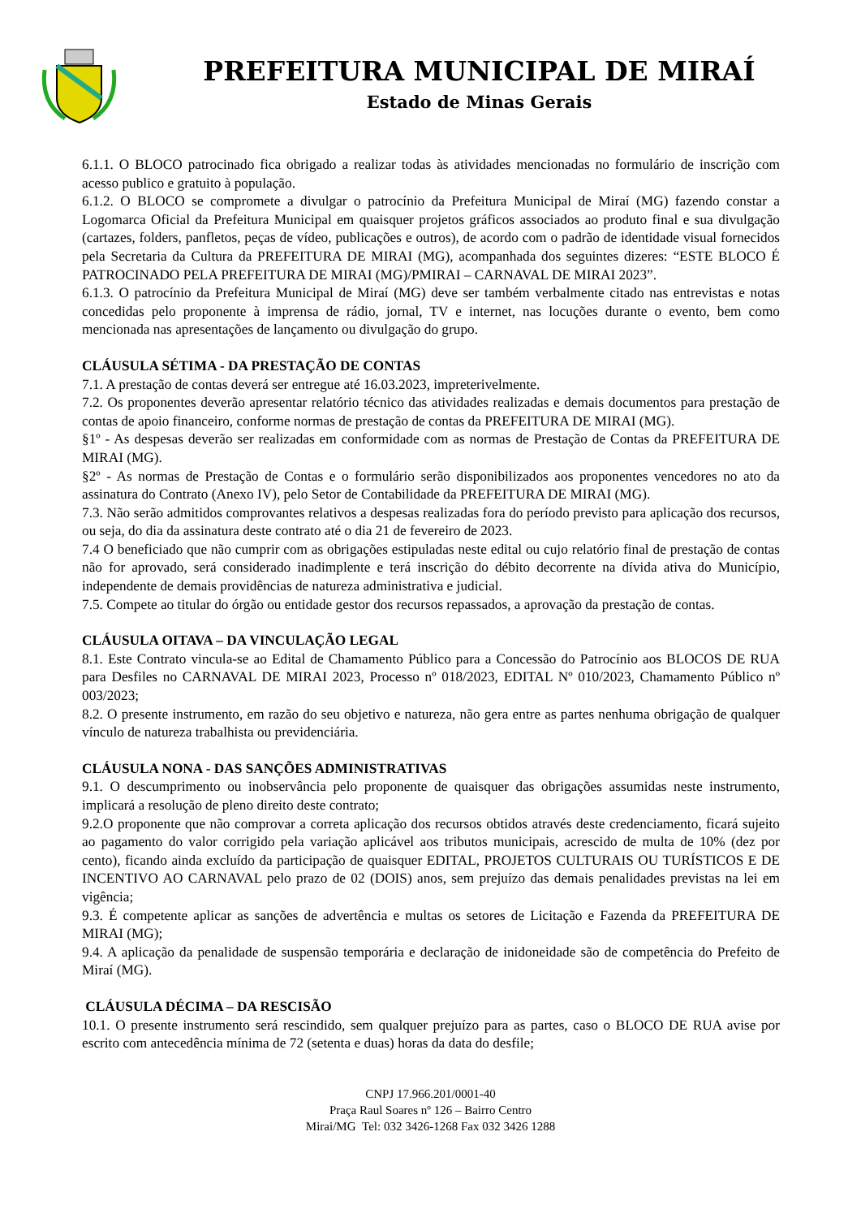PREFEITURA MUNICIPAL DE MIRAÍ
Estado de Minas Gerais
6.1.1. O BLOCO patrocinado fica obrigado a realizar todas às atividades mencionadas no formulário de inscrição com acesso publico e gratuito à população.
6.1.2. O BLOCO se compromete a divulgar o patrocínio da Prefeitura Municipal de Miraí (MG) fazendo constar a Logomarca Oficial da Prefeitura Municipal em quaisquer projetos gráficos associados ao produto final e sua divulgação (cartazes, folders, panfletos, peças de vídeo, publicações e outros), de acordo com o padrão de identidade visual fornecidos pela Secretaria da Cultura da PREFEITURA DE MIRAI (MG), acompanhada dos seguintes dizeres: “ESTE BLOCO É PATROCINADO PELA PREFEITURA DE MIRAI (MG)/PMIRAI – CARNAVAL DE MIRAI 2023”.
6.1.3. O patrocínio da Prefeitura Municipal de Miraí (MG) deve ser também verbalmente citado nas entrevistas e notas concedidas pelo proponente à imprensa de rádio, jornal, TV e internet, nas locuções durante o evento, bem como mencionada nas apresentações de lançamento ou divulgação do grupo.
CLÁUSULA SÉTIMA - DA PRESTAÇÃO DE CONTAS
7.1. A prestação de contas deverá ser entregue até 16.03.2023, impreterivelmente.
7.2. Os proponentes deverão apresentar relatório técnico das atividades realizadas e demais documentos para prestação de contas de apoio financeiro, conforme normas de prestação de contas da PREFEITURA DE MIRAI (MG).
§1º - As despesas deverão ser realizadas em conformidade com as normas de Prestação de Contas da PREFEITURA DE MIRAI (MG).
§2º - As normas de Prestação de Contas e o formulário serão disponibilizados aos proponentes vencedores no ato da assinatura do Contrato (Anexo IV), pelo Setor de Contabilidade da PREFEITURA DE MIRAI (MG).
7.3. Não serão admitidos comprovantes relativos a despesas realizadas fora do período previsto para aplicação dos recursos, ou seja, do dia da assinatura deste contrato até o dia 21 de fevereiro de 2023.
7.4 O beneficiado que não cumprir com as obrigações estipuladas neste edital ou cujo relatório final de prestação de contas não for aprovado, será considerado inadimplente e terá inscrição do débito decorrente na dívida ativa do Município, independente de demais providências de natureza administrativa e judicial.
7.5. Compete ao titular do órgão ou entidade gestor dos recursos repassados, a aprovação da prestação de contas.
CLÁUSULA OITAVA – DA VINCULAÇÃO LEGAL
8.1. Este Contrato vincula-se ao Edital de Chamamento Público para a Concessão do Patrocínio aos BLOCOS DE RUA para Desfiles no CARNAVAL DE MIRAI 2023, Processo nº 018/2023, EDITAL Nº 010/2023, Chamamento Público nº 003/2023;
8.2. O presente instrumento, em razão do seu objetivo e natureza, não gera entre as partes nenhuma obrigação de qualquer vínculo de natureza trabalhista ou previdenciária.
CLÁUSULA NONA - DAS SANÇÕES ADMINISTRATIVAS
9.1. O descumprimento ou inobservância pelo proponente de quaisquer das obrigações assumidas neste instrumento, implicará a resolução de pleno direito deste contrato;
9.2.O proponente que não comprovar a correta aplicação dos recursos obtidos através deste credenciamento, ficará sujeito ao pagamento do valor corrigido pela variação aplicável aos tributos municipais, acrescido de multa de 10% (dez por cento), ficando ainda excluído da participação de quaisquer EDITAL, PROJETOS CULTURAIS OU TURÍSTICOS E DE INCENTIVO AO CARNAVAL pelo prazo de 02 (DOIS) anos, sem prejuízo das demais penalidades previstas na lei em vigência;
9.3. É competente aplicar as sanções de advertência e multas os setores de Licitação e Fazenda da PREFEITURA DE MIRAI (MG);
9.4. A aplicação da penalidade de suspensão temporária e declaração de inidoneidade são de competência do Prefeito de Miraí (MG).
CLÁUSULA DÉCIMA – DA RESCISÃO
10.1. O presente instrumento será rescindido, sem qualquer prejuízo para as partes, caso o BLOCO DE RUA avise por escrito com antecedência mínima de 72 (setenta e duas) horas da data do desfile;
CNPJ 17.966.201/0001-40
Praça Raul Soares nº 126 – Bairro Centro
Mirai/MG Tel: 032 3426-1268 Fax 032 3426 1288